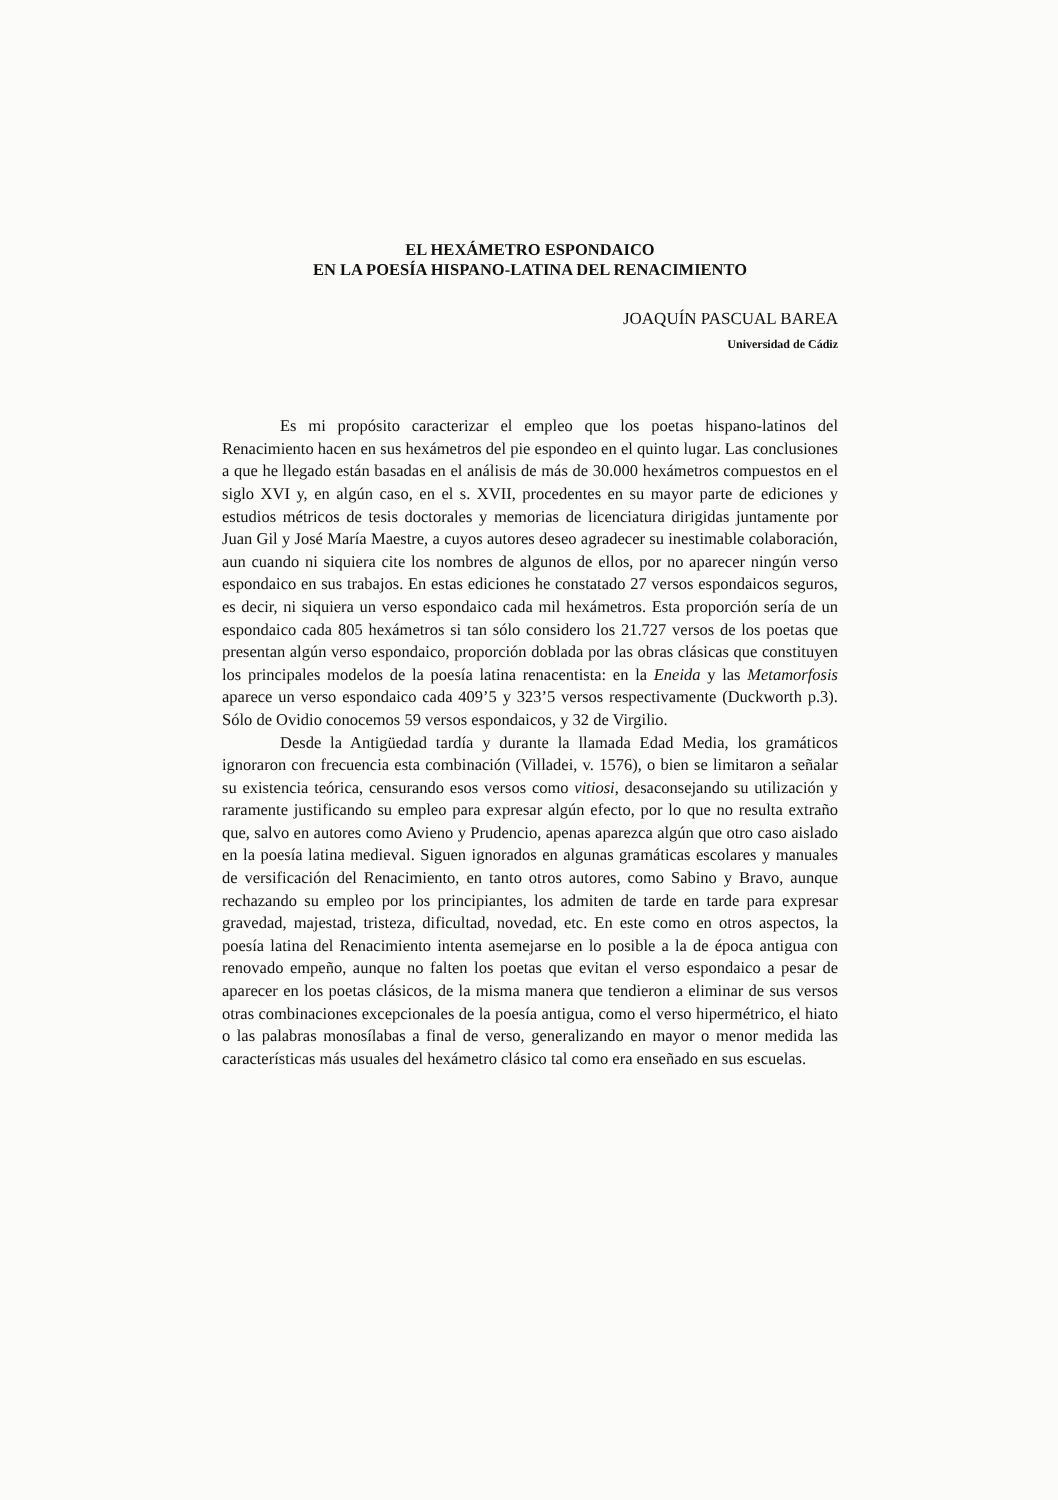EL HEXÁMETRO ESPONDAICO
EN LA POESÍA HISPANO-LATINA DEL RENACIMIENTO
JOAQUÍN PASCUAL BAREA
Universidad de Cádiz
Es mi propósito caracterizar el empleo que los poetas hispano-latinos del Renacimiento hacen en sus hexámetros del pie espondeo en el quinto lugar. Las conclusiones a que he llegado están basadas en el análisis de más de 30.000 hexámetros compuestos en el siglo XVI y, en algún caso, en el s. XVII, procedentes en su mayor parte de ediciones y estudios métricos de tesis doctorales y memorias de licenciatura dirigidas juntamente por Juan Gil y José María Maestre, a cuyos autores deseo agradecer su inestimable colaboración, aun cuando ni siquiera cite los nombres de algunos de ellos, por no aparecer ningún verso espondaico en sus trabajos. En estas ediciones he constatado 27 versos espondaicos seguros, es decir, ni siquiera un verso espondaico cada mil hexámetros. Esta proporción sería de un espondaico cada 805 hexámetros si tan sólo considero los 21.727 versos de los poetas que presentan algún verso espondaico, proporción doblada por las obras clásicas que constituyen los principales modelos de la poesía latina renacentista: en la Eneida y las Metamorfosis aparece un verso espondaico cada 409’5 y 323’5 versos respectivamente (Duckworth p.3). Sólo de Ovidio conocemos 59 versos espondaicos, y 32 de Virgilio.
Desde la Antigüedad tardía y durante la llamada Edad Media, los gramáticos ignoraron con frecuencia esta combinación (Villadei, v. 1576), o bien se limitaron a señalar su existencia teórica, censurando esos versos como vitiosi, desaconsejando su utilización y raramente justificando su empleo para expresar algún efecto, por lo que no resulta extraño que, salvo en autores como Avieno y Prudencio, apenas aparezca algún que otro caso aislado en la poesía latina medieval. Siguen ignorados en algunas gramáticas escolares y manuales de versificación del Renacimiento, en tanto otros autores, como Sabino y Bravo, aunque rechazando su empleo por los principiantes, los admiten de tarde en tarde para expresar gravedad, majestad, tristeza, dificultad, novedad, etc. En este como en otros aspectos, la poesía latina del Renacimiento intenta asemejarse en lo posible a la de época antigua con renovado empeño, aunque no falten los poetas que evitan el verso espondaico a pesar de aparecer en los poetas clásicos, de la misma manera que tendieron a eliminar de sus versos otras combinaciones excepcionales de la poesía antigua, como el verso hipermétrico, el hiato o las palabras monosílabas a final de verso, generalizando en mayor o menor medida las características más usuales del hexámetro clásico tal como era enseñado en sus escuelas.